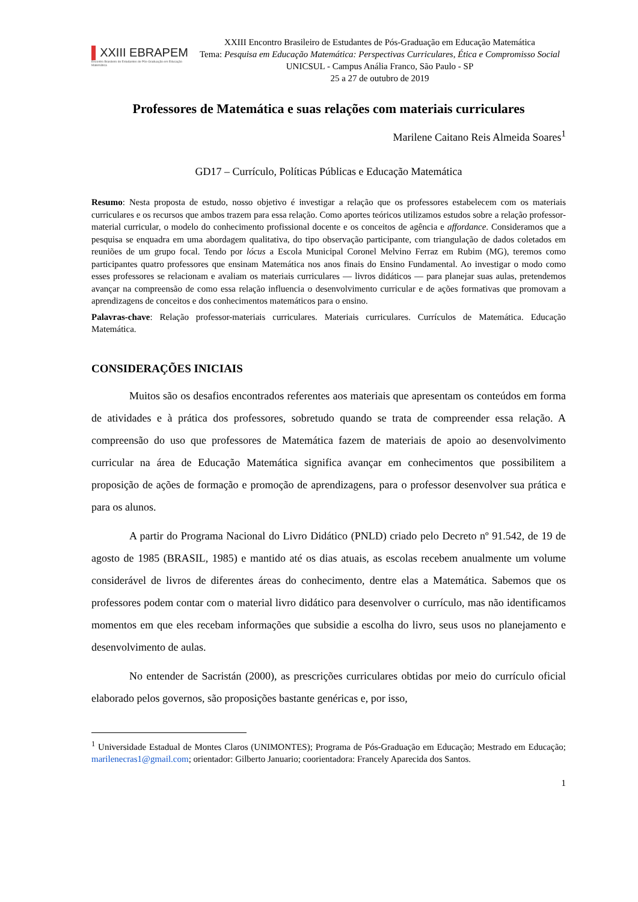▌XXIII EBRAPEM
Encontro Brasileiro de Estudantes de Pós-Graduação em Educação Matemática
XXIII Encontro Brasileiro de Estudantes de Pós-Graduação em Educação Matemática
Tema: Pesquisa em Educação Matemática: Perspectivas Curriculares, Ética e Compromisso Social
UNICSUL - Campus Anália Franco, São Paulo - SP
25 a 27 de outubro de 2019
Professores de Matemática e suas relações com materiais curriculares
Marilene Caitano Reis Almeida Soares<sup>1</sup>
GD17 – Currículo, Políticas Públicas e Educação Matemática
Resumo: Nesta proposta de estudo, nosso objetivo é investigar a relação que os professores estabelecem com os materiais curriculares e os recursos que ambos trazem para essa relação. Como aportes teóricos utilizamos estudos sobre a relação professor-material curricular, o modelo do conhecimento profissional docente e os conceitos de agência e affordance. Consideramos que a pesquisa se enquadra em uma abordagem qualitativa, do tipo observação participante, com triangulação de dados coletados em reuniões de um grupo focal. Tendo por lócus a Escola Municipal Coronel Melvino Ferraz em Rubim (MG), teremos como participantes quatro professores que ensinam Matemática nos anos finais do Ensino Fundamental. Ao investigar o modo como esses professores se relacionam e avaliam os materiais curriculares — livros didáticos — para planejar suas aulas, pretendemos avançar na compreensão de como essa relação influencia o desenvolvimento curricular e de ações formativas que promovam a aprendizagens de conceitos e dos conhecimentos matemáticos para o ensino.
Palavras-chave: Relação professor-materiais curriculares. Materiais curriculares. Currículos de Matemática. Educação Matemática.
CONSIDERAÇÕES INICIAIS
Muitos são os desafios encontrados referentes aos materiais que apresentam os conteúdos em forma de atividades e à prática dos professores, sobretudo quando se trata de compreender essa relação. A compreensão do uso que professores de Matemática fazem de materiais de apoio ao desenvolvimento curricular na área de Educação Matemática significa avançar em conhecimentos que possibilitem a proposição de ações de formação e promoção de aprendizagens, para o professor desenvolver sua prática e para os alunos.
A partir do Programa Nacional do Livro Didático (PNLD) criado pelo Decreto nº 91.542, de 19 de agosto de 1985 (BRASIL, 1985) e mantido até os dias atuais, as escolas recebem anualmente um volume considerável de livros de diferentes áreas do conhecimento, dentre elas a Matemática. Sabemos que os professores podem contar com o material livro didático para desenvolver o currículo, mas não identificamos momentos em que eles recebam informações que subsidie a escolha do livro, seus usos no planejamento e desenvolvimento de aulas.
No entender de Sacristán (2000), as prescrições curriculares obtidas por meio do currículo oficial elaborado pelos governos, são proposições bastante genéricas e, por isso,
<sup>1</sup> Universidade Estadual de Montes Claros (UNIMONTES); Programa de Pós-Graduação em Educação; Mestrado em Educação; marilenecras1@gmail.com; orientador: Gilberto Januario; coorientadora: Francely Aparecida dos Santos.
1